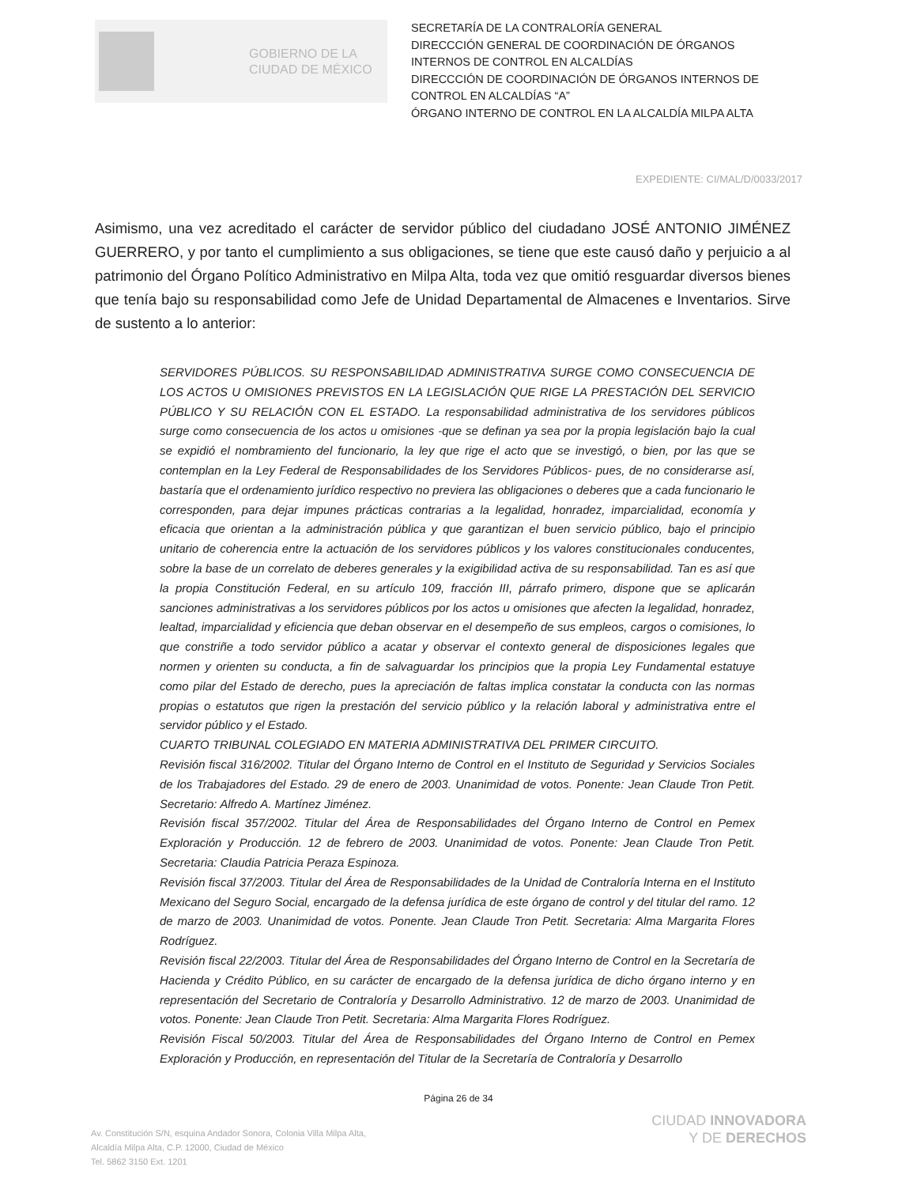GOBIERNO DE LA
CIUDAD DE MÉXICO
SECRETARÍA DE LA CONTRALORÍA GENERAL
DIRECCCIÓN GENERAL DE COORDINACIÓN DE ÓRGANOS INTERNOS DE CONTROL EN ALCALDÍAS
DIRECCCIÓN DE COORDINACIÓN DE ÓRGANOS INTERNOS DE CONTROL EN ALCALDÍAS “A”
ÓRGANO INTERNO DE CONTROL EN LA ALCALDÍA MILPA ALTA
EXPEDIENTE: CI/MAL/D/0033/2017
Asimismo, una vez acreditado el carácter de servidor público del ciudadano JOSÉ ANTONIO JIMÉNEZ GUERRERO, y por tanto el cumplimiento a sus obligaciones, se tiene que este causó daño y perjuicio a al patrimonio del Órgano Político Administrativo en Milpa Alta, toda vez que omitió resguardar diversos bienes que tenía bajo su responsabilidad como Jefe de Unidad Departamental de Almacenes e Inventarios. Sirve de sustento a lo anterior:
SERVIDORES PÚBLICOS. SU RESPONSABILIDAD ADMINISTRATIVA SURGE COMO CONSECUENCIA DE LOS ACTOS U OMISIONES PREVISTOS EN LA LEGISLACIÓN QUE RIGE LA PRESTACIÓN DEL SERVICIO PÚBLICO Y SU RELACIÓN CON EL ESTADO. La responsabilidad administrativa de los servidores públicos surge como consecuencia de los actos u omisiones -que se definan ya sea por la propia legislación bajo la cual se expidió el nombramiento del funcionario, la ley que rige el acto que se investigó, o bien, por las que se contemplan en la Ley Federal de Responsabilidades de los Servidores Públicos- pues, de no considerarse así, bastaría que el ordenamiento jurídico respectivo no previera las obligaciones o deberes que a cada funcionario le corresponden, para dejar impunes prácticas contrarias a la legalidad, honradez, imparcialidad, economía y eficacia que orientan a la administración pública y que garantizan el buen servicio público, bajo el principio unitario de coherencia entre la actuación de los servidores públicos y los valores constitucionales conducentes, sobre la base de un correlato de deberes generales y la exigibilidad activa de su responsabilidad. Tan es así que la propia Constitución Federal, en su artículo 109, fracción III, párrafo primero, dispone que se aplicarán sanciones administrativas a los servidores públicos por los actos u omisiones que afecten la legalidad, honradez, lealtad, imparcialidad y eficiencia que deban observar en el desempeño de sus empleos, cargos o comisiones, lo que constriñe a todo servidor público a acatar y observar el contexto general de disposiciones legales que normen y orienten su conducta, a fin de salvaguardar los principios que la propia Ley Fundamental estatuye como pilar del Estado de derecho, pues la apreciación de faltas implica constatar la conducta con las normas propias o estatutos que rigen la prestación del servicio público y la relación laboral y administrativa entre el servidor público y el Estado.
CUARTO TRIBUNAL COLEGIADO EN MATERIA ADMINISTRATIVA DEL PRIMER CIRCUITO.
Revisión fiscal 316/2002. Titular del Órgano Interno de Control en el Instituto de Seguridad y Servicios Sociales de los Trabajadores del Estado. 29 de enero de 2003. Unanimidad de votos. Ponente: Jean Claude Tron Petit. Secretario: Alfredo A. Martínez Jiménez.
Revisión fiscal 357/2002. Titular del Área de Responsabilidades del Órgano Interno de Control en Pemex Exploración y Producción. 12 de febrero de 2003. Unanimidad de votos. Ponente: Jean Claude Tron Petit. Secretaria: Claudia Patricia Peraza Espinoza.
Revisión fiscal 37/2003. Titular del Área de Responsabilidades de la Unidad de Contraloría Interna en el Instituto Mexicano del Seguro Social, encargado de la defensa jurídica de este órgano de control y del titular del ramo. 12 de marzo de 2003. Unanimidad de votos. Ponente. Jean Claude Tron Petit. Secretaria: Alma Margarita Flores Rodríguez.
Revisión fiscal 22/2003. Titular del Área de Responsabilidades del Órgano Interno de Control en la Secretaría de Hacienda y Crédito Público, en su carácter de encargado de la defensa jurídica de dicho órgano interno y en representación del Secretario de Contraloría y Desarrollo Administrativo. 12 de marzo de 2003. Unanimidad de votos. Ponente: Jean Claude Tron Petit. Secretaria: Alma Margarita Flores Rodríguez.
Revisión Fiscal 50/2003. Titular del Área de Responsabilidades del Órgano Interno de Control en Pemex Exploración y Producción, en representación del Titular de la Secretaría de Contraloría y Desarrollo
Página 26 de 34
Av. Constitución S/N, esquina Andador Sonora, Colonia Villa Milpa Alta,
Alcaldía Milpa Alta, C.P. 12000, Ciudad de México
Tel. 5862 3150 Ext. 1201
CIUDAD INNOVADORA
Y DE DERECHOS